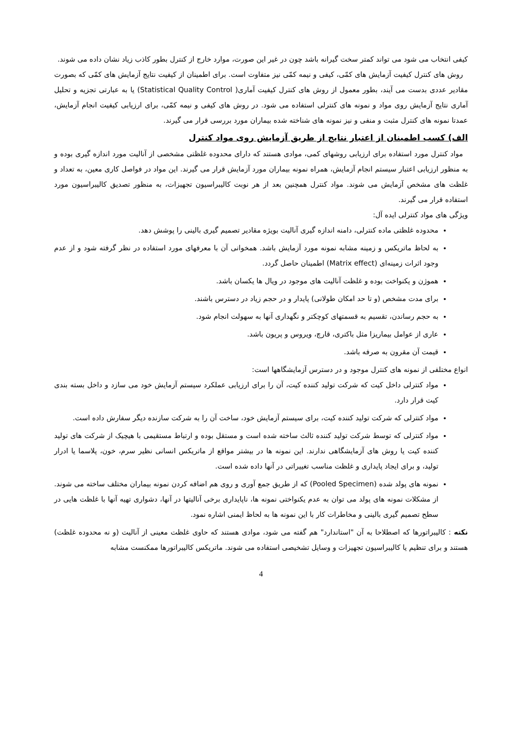کیفی انتخاب می شود می تواند کمتر سخت گیرانه باشد چون در غیر این صورت، موارد خارج از کنترل بطور کاذب زیاد نشان داده می شوند.
روش های کنترل کیفیت آزمایش های کمّی، کیفی و نیمه کمّی نیز متفاوت است. برای اطمینان از کیفیت نتایج آزمایش های کمّی که بصورت مقادیر عددی بدست می آیند، بطور معمول از روش های کنترل کیفیت آماری( Statistical Quality Control) یا به عبارتی تجزیه و تحلیل آماری نتایج آزمایش روی مواد و نمونه های کنترلی استفاده می شود. در روش های کیفی و نیمه کمّی، برای ارزیابی کیفیت انجام آزمایش، عمدتا نمونه های کنترل مثبت و منفی و نیز نمونه های شناخته شده بیماران مورد بررسی قرار می گیرند.
الف) کسب اطمینان از اعتبار نتایج از طریق آزمایش روی مواد کنترل
مواد کنترل مورد استفاده برای ارزیابی روشهای کمی، موادی هستند که دارای محدوده غلظتی مشخصی از آنالیت مورد اندازه گیری بوده و به منظور ارزیابی اعتبار سیستم انجام آزمایش، همراه نمونه بیماران مورد آزمایش قرار می گیرند. این مواد در فواصل کاری معین، به تعداد و غلظت های مشخص آزمایش می شوند. مواد کنترل همچنین بعد از هر نوبت کالیبراسیون تجهیزات، به منظور تصدیق کالیبراسیون مورد استفاده قرار می گیرند.
ویژگی های مواد کنترلی ایده آل:
محدوده غلظتی ماده کنترلی، دامنه اندازه گیری آنالیت بویژه مقادیر تصمیم گیری بالینی را پوشش دهد.
به لحاظ ماتریکس و زمینه مشابه نمونه مورد آزمایش باشد. همخوانی آن با معرفهای مورد استفاده در نظر گرفته شود و از عدم وجود اثرات زمینه‌ای (Matrix effect) اطمینان حاصل گردد.
هموژن و یکنواخت بوده و غلظت آنالیت های موجود در ویال ها یکسان باشد.
برای مدت مشخص (و تا حد امکان طولانی) پایدار و در حجم زیاد در دسترس باشند.
به حجم رساندن، تقسیم به قسمتهای کوچکتر و نگهداری آنها به سهولت انجام شود.
عاری از عوامل بیماریزا مثل باکتری، قارچ، ویروس و پریون باشد.
قیمت آن مقرون به صرفه باشد.
انواع مختلفی از نمونه های کنترل موجود و در دسترس آزمایشگاهها است:
مواد کنترلی داخل کیت که شرکت تولید کننده کیت، آن را برای ارزیابی عملکرد سیستم آزمایش خود می سازد و داخل بسته بندی کیت قرار دارد.
مواد کنترلی که شرکت تولید کننده کیت، برای سیستم آزمایش خود، ساخت آن را به شرکت سازنده دیگر سفارش داده است.
مواد کنترلی که توسط شرکت تولید کننده ثالث ساخته شده است و مستقل بوده و ارتباط مستقیمی با هیچیک از شرکت های تولید کننده کیت یا روش های آزمایشگاهی ندارند. این نمونه ها در بیشتر مواقع از ماتریکس انسانی نظیر سرم، خون، پلاسما یا ادرار تولید، و برای ایجاد پایداری و غلظت مناسب تغییراتی در آنها داده شده است.
نمونه های پولد شده (Pooled Specimen) که از طریق جمع آوری و روی هم اضافه کردن نمونه بیماران مختلف ساخته می شوند. از مشکلات نمونه های پولد می توان به عدم یکنواختی نمونه ها، ناپایداری برخی آنالیتها در آنها، دشواری تهیه آنها با غلظت هایی در سطح تصمیم گیری بالینی و مخاطرات کار با این نمونه ها به لحاظ ایمنی اشاره نمود.
نکته : کالیبراتورها که اصطلاحا به آن "استاندارد" هم گفته می شود، موادی هستند که حاوی غلظت معینی از آنالیت (و نه محدوده غلظت) هستند و برای تنظیم یا کالیبراسیون تجهیزات و وسایل تشخیصی استفاده می شوند. ماتریکس کالیبراتورها ممکنست مشابه
4